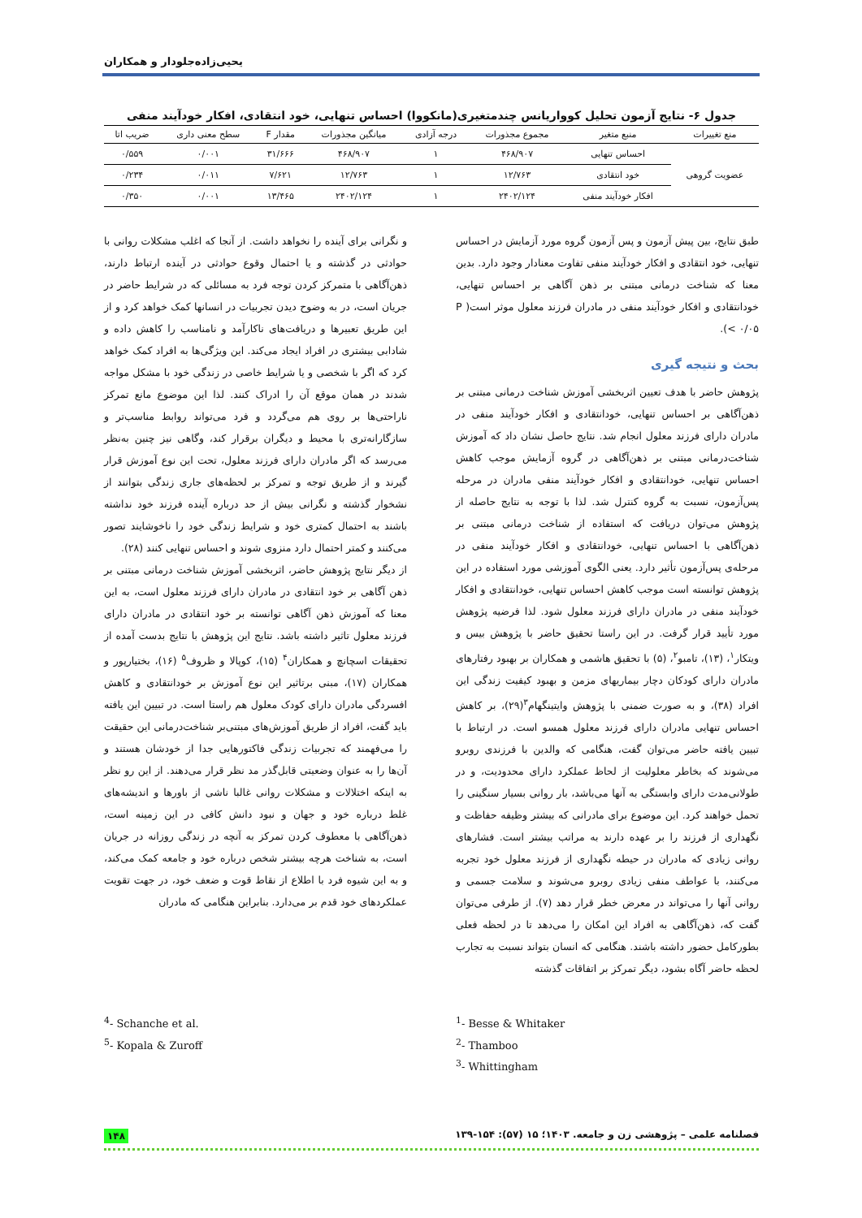یحیی‌زاده‌جلودار و همکاران
جدول ۶- نتایج آزمون تحلیل کوواریانس چندمتغیری(مانکووا) احساس تنهایی، خود انتقادی، افکار خودآیند منفی
| منع تغییرات | منبع متغیر | مجموع مجذورات | درجه آزادی | میانگین مجذورات | مقدار F | سطح معنی داری | ضریب اتا |
| --- | --- | --- | --- | --- | --- | --- | --- |
| عضویت گروهی | احساس تنهایی | ۴۶۸/۹۰۷ | ۱ | ۴۶۸/۹۰۷ | ۳۱/۶۶۶ | ۰/۰۰۱ | ۰/۵۵۹ |
| | خود انتقادی | ۱۲/۷۶۳ | ۱ | ۱۲/۷۶۳ | ۷/۶۲۱ | ۰/۰۱۱ | ۰/۲۳۴ |
| | افکار خودآیند منفی | ۲۴۰۲/۱۲۴ | ۱ | ۲۴۰۲/۱۲۴ | ۱۳/۴۶۵ | ۰/۰۰۱ | ۰/۳۵۰ |
طبق نتایج، بین پیش آزمون و پس آزمون گروه مورد آزمایش در احساس تنهایی، خود انتقادی و افکار خودآیند منفی تفاوت معنادار وجود دارد. بدین معنا که شناخت درمانی مبتنی بر ذهن آگاهی بر احساس تنهایی، خودانتقادی و افکار خودآیند منفی در مادران فرزند معلول موثر است( P < ۰/۰۵).
بحث و نتیجه گیری
پژوهش حاضر با هدف تعیین اثربخشی آموزش شناخت درمانی مبتنی بر ذهن‌آگاهی بر احساس تنهایی، خودانتقادی و افکار خودآیند منفی در مادران دارای فرزند معلول انجام شد. نتایج حاصل نشان داد که آموزش شناخت‌درمانی مبتنی بر ذهن‌آگاهی در گروه آزمایش موجب کاهش احساس تنهایی، خودانتقادی و افکار خودآیند منفی مادران در مرحله پس‌آزمون، نسبت به گروه کنترل شد. لذا با توجه به نتایج حاصله از پژوهش می‌توان دریافت که استفاده از شناخت درمانی مبتنی بر ذهن‌آگاهی با احساس تنهایی، خودانتقادی و افکار خودآیند منفی در مرحله‌ی پس‌آزمون تأثیر دارد. یعنی الگوی آموزشی مورد استفاده در این پژوهش توانسته است موجب کاهش احساس تنهایی، خودانتقادی و افکار خودآیند منفی در مادران دارای فرزند معلول شود. لذا فرضیه پژوهش مورد تأیید قرار گرفت. در این راستا تحقیق حاضر با پژوهش بیس و ویتکار<sup>۱</sup>، (۱۳)، تامبو<sup>۲</sup>، (۵) با تحقیق هاشمی و همکاران بر بهبود رفتارهای مادران دارای کودکان دچار بیماریهای مزمن و بهبود کیفیت زندگی این افراد (۳۸)، و به صورت ضمنی با پژوهش وایتینگهام<sup>۳</sup>(۲۹)، بر کاهش احساس تنهایی مادران دارای فرزند معلول همسو است. در ارتباط با تبیین یافته حاضر می‌توان گفت، هنگامی که والدین با فرزندی روبرو می‌شوند که بخاطر معلولیت از لحاظ عملکرد دارای محدودیت، و در طولانی‌مدت دارای وابستگی به آنها می‌باشد، بار روانی بسیار سنگینی را تحمل خواهند کرد. این موضوع برای مادرانی که بیشتر وظیفه حفاظت و نگهداری از فرزند را بر عهده دارند به مراتب بیشتر است. فشارهای روانی زیادی که مادران در حیطه نگهداری از فرزند معلول خود تجربه می‌کنند، با عواطف منفی زیادی روبرو می‌شوند و سلامت جسمی و روانی آنها را می‌تواند در معرض خطر قرار دهد (۷). از طرفی می‌توان گفت که، ذهن‌آگاهی به افراد این امکان را می‌دهد تا در لحظه فعلی بطورکامل حضور داشته باشند. هنگامی که انسان بتواند نسبت به تجارب لحظه حاضر آگاه بشود، دیگر تمرکز بر اتفاقات گذشته
و نگرانی برای آینده را نخواهد داشت. از آنجا که اغلب مشکلات روانی با حوادثی در گذشته و یا احتمال وقوع حوادثی در آینده ارتباط دارند، ذهن‌آگاهی با متمرکز کردن توجه فرد به مسائلی که در شرایط حاضر در جریان است، در به وضوح دیدن تجربیات در انسانها کمک خواهد کرد و از این طریق تعبیرها و دریافت‌های ناکارآمد و نامناسب را کاهش داده و شادابی بیشتری در افراد ایجاد می‌کند. این ویژگی‌ها به افراد کمک خواهد کرد که اگر با شخصی و یا شرایط خاصی در زندگی خود با مشکل مواجه شدند در همان موقع آن را ادراک کنند. لذا این موضوع مانع تمرکز ناراحتی‌ها بر روی هم می‌گردد و فرد می‌تواند روابط مناسب‌تر و سازگارانه‌تری با محیط و دیگران برقرار کند، وگاهی نیز چنین به‌نظر می‌رسد که اگر مادران دارای فرزند معلول، تحت این نوع آموزش قرار گیرند و از طریق توجه و تمرکز بر لحظه‌های جاری زندگی بتوانند از نشخوار گذشته و نگرانی بیش از حد درباره آینده فرزند خود نداشته باشند به احتمال کمتری خود و شرایط زندگی خود را ناخوشایند تصور می‌کنند و کمتر احتمال دارد منزوی شوند و احساس تنهایی کنند (۲۸).
از دیگر نتایج پژوهش حاضر، اثربخشی آموزش شناخت درمانی مبتنی بر ذهن آگاهی بر خود انتقادی در مادران دارای فرزند معلول است، به این معنا که آموزش ذهن آگاهی توانسته بر خود انتقادی در مادران دارای فرزند معلول تاثیر داشته باشد. نتایج این پژوهش با نتایج بدست آمده از تحقیقات اسچانچ و همکاران<sup>۴</sup> (۱۵)، کوپالا و ظروف<sup>۵</sup> (۱۶)، بختیارپور و همکاران (۱۷)، مبنی برتاثیر این نوع آموزش بر خودانتقادی و کاهش افسردگی مادران دارای کودک معلول هم راستا است. در تبیین این یافته باید گفت، افراد از طریق آموزش‌های مبتنی‌بر شناخت‌درمانی این حقیقت را می‌فهمند که تجربیات زندگی فاکتورهایی جدا از خودشان هستند و آن‌ها را به عنوان وضعیتی قابل‌گذر مد نظر قرار می‌دهند. از این رو نظر به اینکه اختلالات و مشکلات روانی غالبا ناشی از باورها و اندیشه‌های غلط درباره خود و جهان و نبود دانش کافی در این زمینه است، ذهن‌آگاهی با معطوف کردن تمرکز به آنچه در زندگی روزانه در جریان است، به شناخت هرچه بیشتر شخص درباره خود و جامعه کمک می‌کند، و به این شیوه فرد با اطلاع از نقاط قوت و ضعف خود، در جهت تقویت عملکردهای خود قدم بر می‌دارد. بنابراین هنگامی که مادران
<sup>4</sup>- Schanche et al.
<sup>5</sup>- Kopala & Zuroff
<sup>1</sup>- Besse & Whitaker
<sup>2</sup>- Thamboo
<sup>3</sup>- Whittingham
فصلنامه علمی – پژوهشی زن و جامعه. ۱۴۰۳؛ ۱۵ (۵۷): ۱۵۴-۱۳۹ ۱۴۸